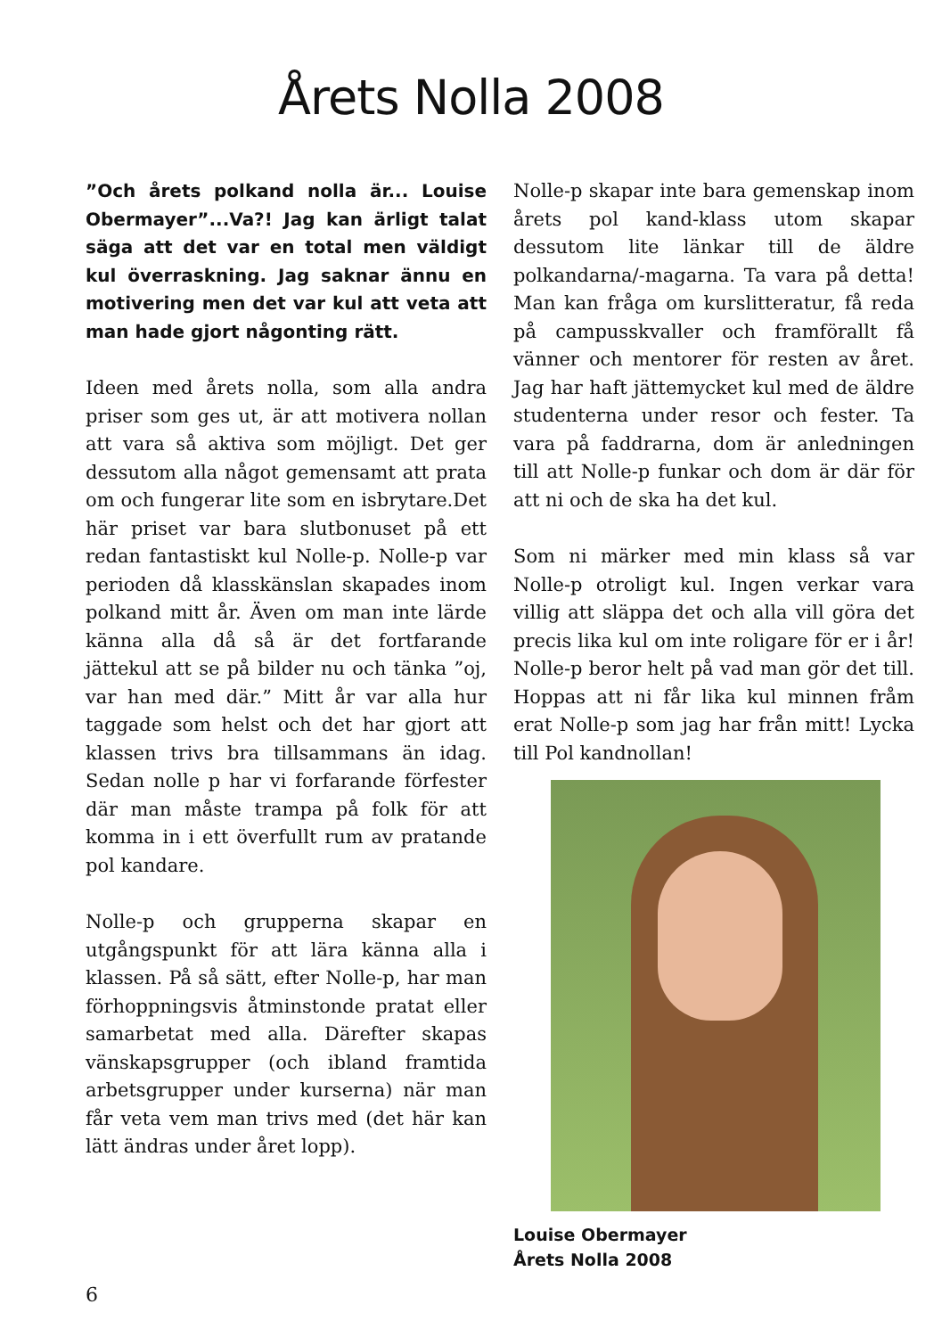Årets Nolla 2008
”Och årets polkand nolla är... Louise Obermayer”...Va?! Jag kan ärligt talat säga att det var en total men väldigt kul överraskning. Jag saknar ännu en motivering men det var kul att veta att man hade gjort någonting rätt.
Ideen med årets nolla, som alla andra priser som ges ut, är att motivera nollan att vara så aktiva som möjligt. Det ger dessutom alla något gemensamt att prata om och fungerar lite som en isbrytare.Det här priset var bara slutbonuset på ett redan fantastiskt kul Nolle-p. Nolle-p var perioden då klasskänslan skapades inom polkand mitt år. Även om man inte lärde känna alla då så är det fortfarande jättekul att se på bilder nu och tänka ”oj, var han med där.” Mitt år var alla hur taggade som helst och det har gjort att klassen trivs bra tillsammans än idag. Sedan nolle p har vi forfarande förfester där man måste trampa på folk för att komma in i ett överfullt rum av pratande pol kandare.
Nolle-p och grupperna skapar en utgångspunkt för att lära känna alla i klassen. På så sätt, efter Nolle-p, har man förhoppningsvis åtminstonde pratat eller samarbetat med alla. Därefter skapas vänskapsgrupper (och ibland framtida arbetsgrupper under kurserna) när man får veta vem man trivs med (det här kan lätt ändras under året lopp).
Nolle-p skapar inte bara gemenskap inom årets pol kand-klass utom skapar dessutom lite länkar till de äldre polkandarna/-magarna. Ta vara på detta! Man kan fråga om kurslitteratur, få reda på campusskvaller och framförallt få vänner och mentorer för resten av året. Jag har haft jättemycket kul med de äldre studenterna under resor och fester. Ta vara på faddrarna, dom är anledningen till att Nolle-p funkar och dom är där för att ni och de ska ha det kul.
Som ni märker med min klass så var Nolle-p otroligt kul. Ingen verkar vara villig att släppa det och alla vill göra det precis lika kul om inte roligare för er i år! Nolle-p beror helt på vad man gör det till. Hoppas att ni får lika kul minnen fråm erat Nolle-p som jag har från mitt! Lycka till Pol kandnollan!
Louise Obermayer
Årets Nolla 2008
6